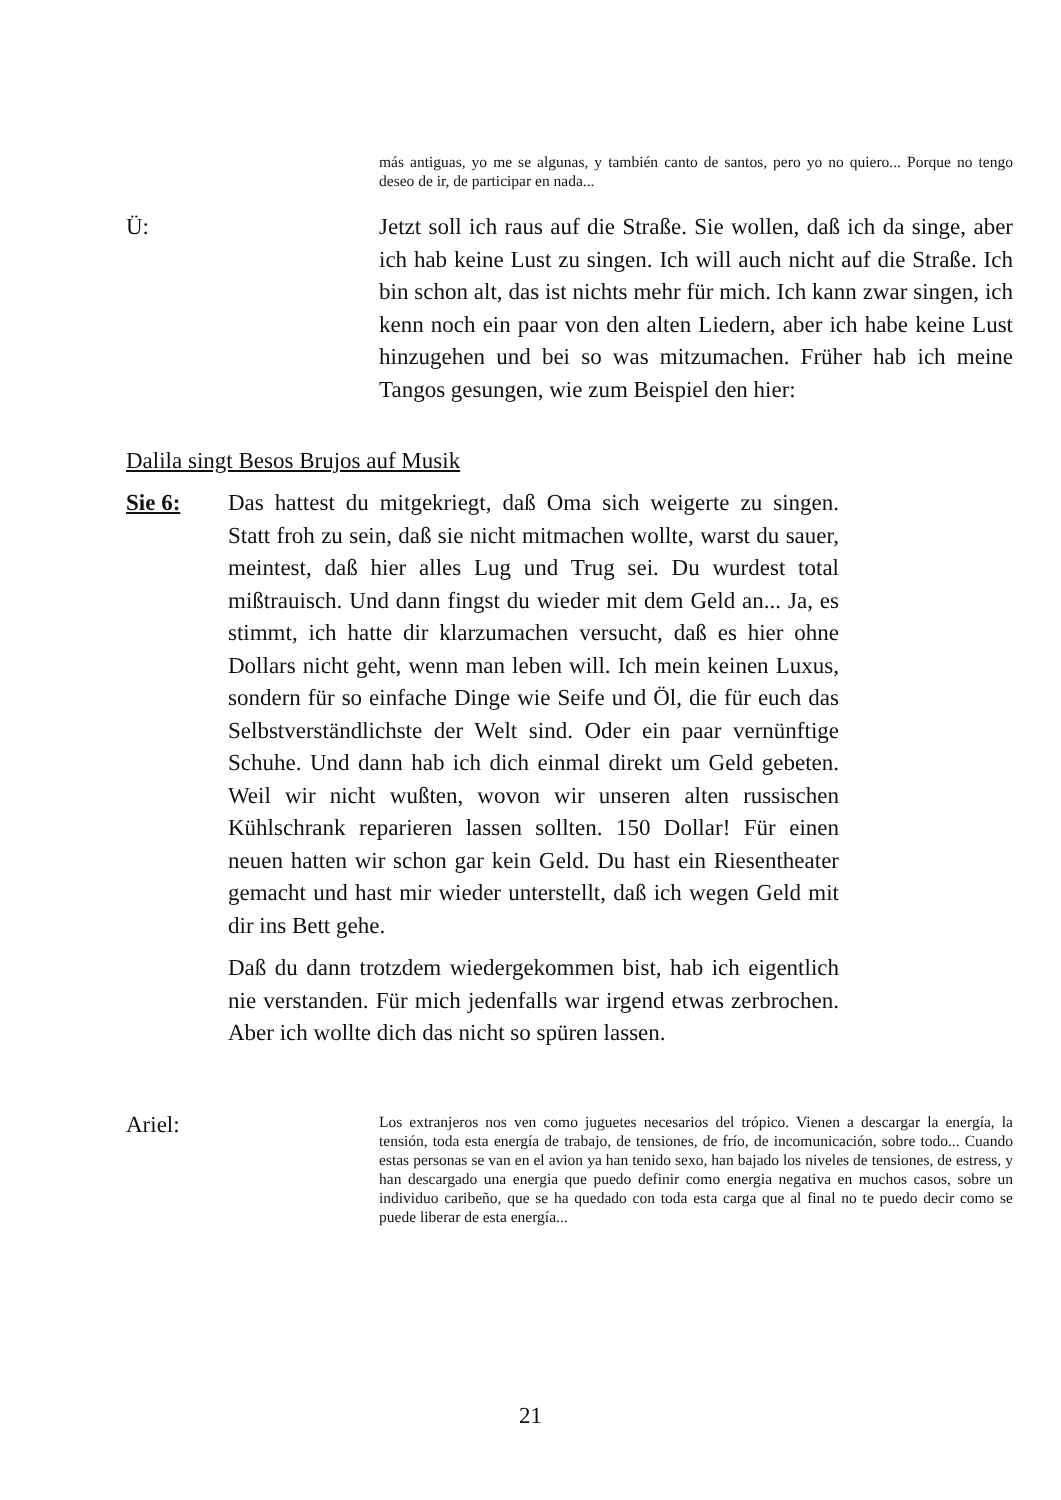más antiguas, yo me se algunas, y también canto de santos, pero yo no quiero... Porque no tengo deseo de ir, de participar en nada...
Ü: Jetzt soll ich raus auf die Straße. Sie wollen, daß ich da singe, aber ich hab keine Lust zu singen. Ich will auch nicht auf die Straße. Ich bin schon alt, das ist nichts mehr für mich. Ich kann zwar singen, ich kenn noch ein paar von den alten Liedern, aber ich habe keine Lust hinzugehen und bei so was mitzumachen. Früher hab ich meine Tangos gesungen, wie zum Beispiel den hier:
Dalila singt Besos Brujos auf Musik
Sie 6: Das hattest du mitgekriegt, daß Oma sich weigerte zu singen. Statt froh zu sein, daß sie nicht mitmachen wollte, warst du sauer, meintest, daß hier alles Lug und Trug sei. Du wurdest total mißtrauisch. Und dann fingst du wieder mit dem Geld an... Ja, es stimmt, ich hatte dir klarzumachen versucht, daß es hier ohne Dollars nicht geht, wenn man leben will. Ich mein keinen Luxus, sondern für so einfache Dinge wie Seife und Öl, die für euch das Selbstverständlichste der Welt sind. Oder ein paar vernünftige Schuhe. Und dann hab ich dich einmal direkt um Geld gebeten. Weil wir nicht wußten, wovon wir unseren alten russischen Kühlschrank reparieren lassen sollten. 150 Dollar! Für einen neuen hatten wir schon gar kein Geld. Du hast ein Riesentheater gemacht und hast mir wieder unterstellt, daß ich wegen Geld mit dir ins Bett gehe.
Daß du dann trotzdem wiedergekommen bist, hab ich eigentlich nie verstanden. Für mich jedenfalls war irgend etwas zerbrochen. Aber ich wollte dich das nicht so spüren lassen.
Ariel:
Los extranjeros nos ven como juguetes necesarios del trópico. Vienen a descargar la energía, la tensión, toda esta energía de trabajo, de tensiones, de frío, de incomunicación, sobre todo... Cuando estas personas se van en el avion ya han tenido sexo, han bajado los niveles de tensiones, de estress, y han descargado una energia que puedo definir como energia negativa en muchos casos, sobre un individuo caribeño, que se ha quedado con toda esta carga que al final no te puedo decir como se puede liberar de esta energía...
21